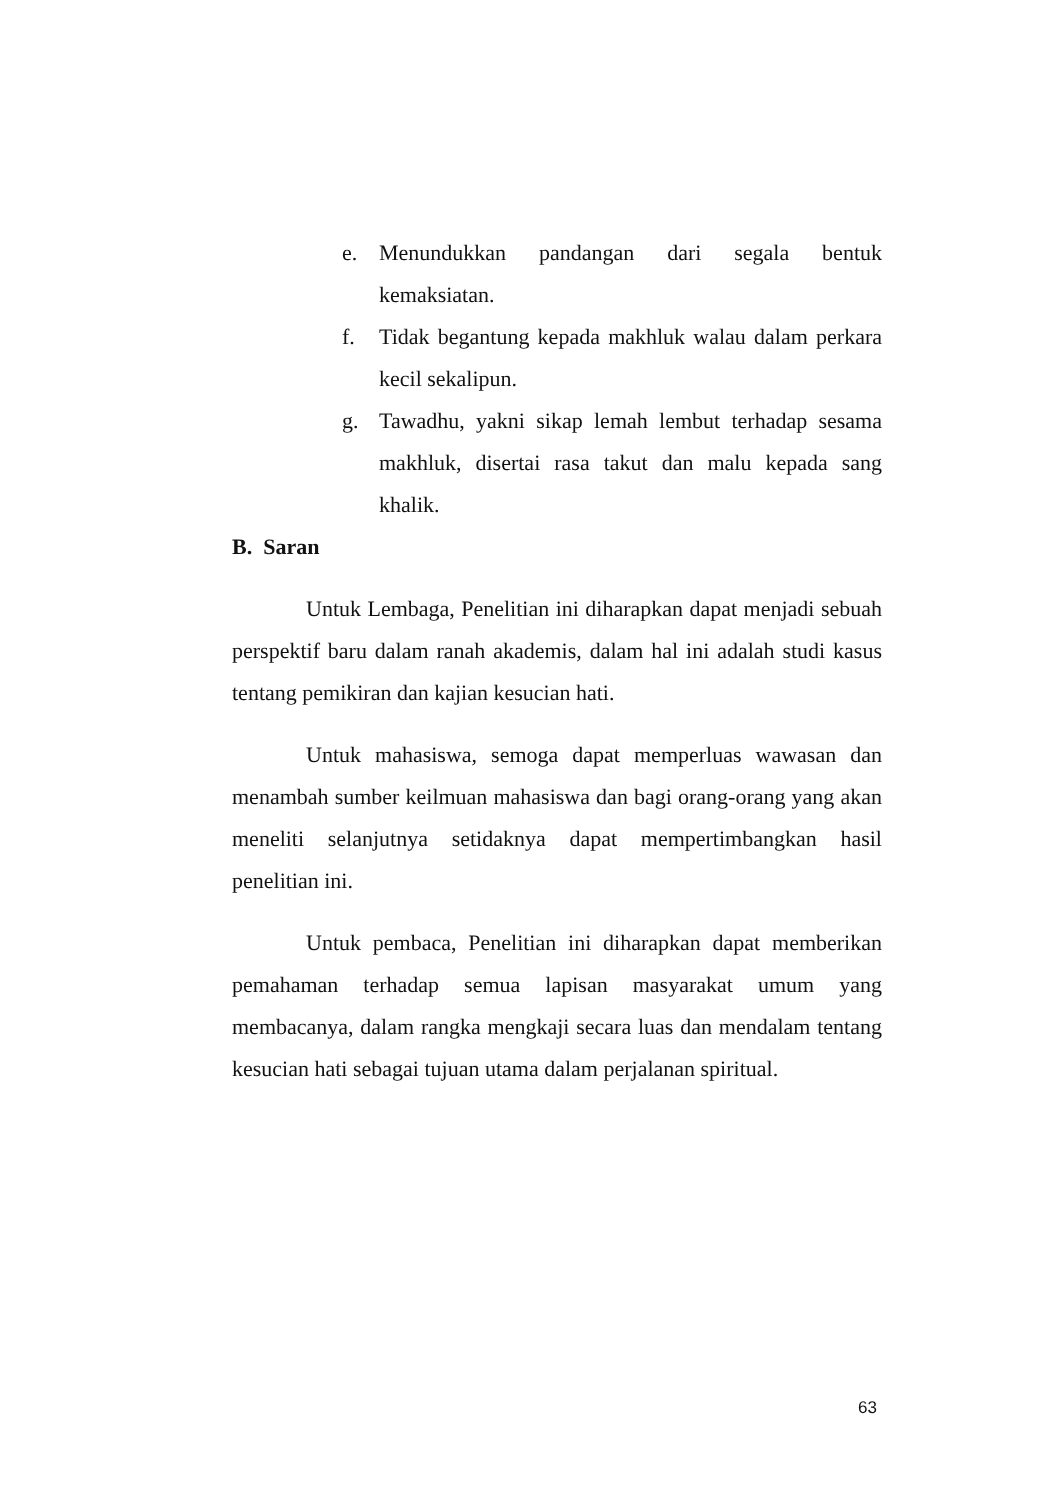e. Menundukkan pandangan dari segala bentuk kemaksiatan.
f. Tidak begantung kepada makhluk walau dalam perkara kecil sekalipun.
g. Tawadhu, yakni sikap lemah lembut terhadap sesama makhluk, disertai rasa takut dan malu kepada sang khalik.
B. Saran
Untuk Lembaga, Penelitian ini diharapkan dapat menjadi sebuah perspektif baru dalam ranah akademis, dalam hal ini adalah studi kasus tentang pemikiran dan kajian kesucian hati.
Untuk mahasiswa, semoga dapat memperluas wawasan dan menambah sumber keilmuan mahasiswa dan bagi orang-orang yang akan meneliti selanjutnya setidaknya dapat mempertimbangkan hasil penelitian ini.
Untuk pembaca, Penelitian ini diharapkan dapat memberikan pemahaman terhadap semua lapisan masyarakat umum yang membacanya, dalam rangka mengkaji secara luas dan mendalam tentang kesucian hati sebagai tujuan utama dalam perjalanan spiritual.
63